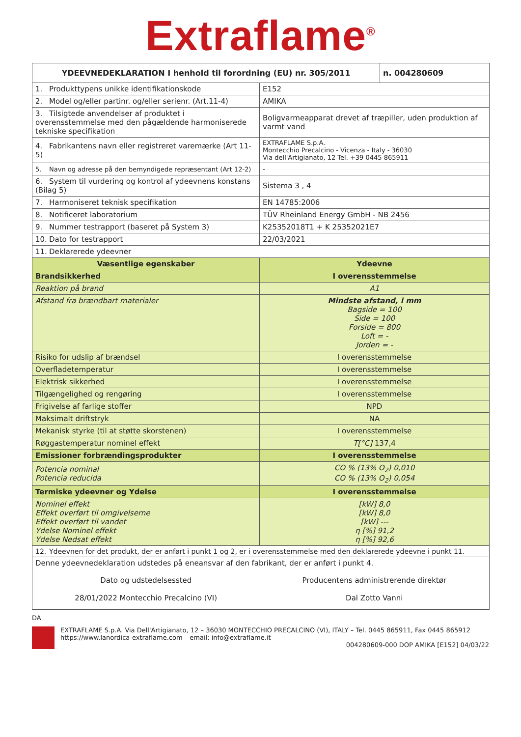Extraflame<sup>®</sup>
| YDEEVNEDEKLARATION I henhold til forordning (EU) nr. 305/2011 | | n. 004280609 |
| --- | --- | --- |
| 1. Produkttypens unikke identifikationskode | E152 | |
| 2. Model og/eller partinr. og/eller serienr. (Art.11-4) | AMIKA | |
| 3. Tilsigtede anvendelser af produktet i overensstemmelse med den pågældende harmoniserede tekniske specifikation | Boligvarmeapparat drevet af træpiller, uden produktion af varmt vand | |
| 4. Fabrikantens navn eller registreret varemærke (Art 11-5) | EXTRAFLAME S.p.A. Montecchio Precalcino - Vicenza - Italy - 36030 Via dell'Artigianato, 12 Tel. +39 0445 865911 | |
| 5. Navn og adresse på den bemyndigede repræsentant (Art 12-2) | - | |
| 6. System til vurdering og kontrol af ydeevnens konstans (Bilag 5) | Sistema 3 , 4 | |
| 7. Harmoniseret teknisk specifikation | EN 14785:2006 | |
| 8. Notificeret laboratorium | TÜV Rheinland Energy GmbH - NB 2456 | |
| 9. Nummer testrapport (baseret på System 3) | K25352018T1 + K 25352021E7 | |
| 10. Dato for testrapport | 22/03/2021 | |
| 11. Deklarerede ydeevner | | |
| Væsentlige egenskaber | Ydeevne | |
| Brandsikkerhed | I overensstemmelse | |
| Reaktion på brand | A1 | |
| Afstand fra brændbart materialer | Mindste afstand, i mm Bagside = 100 Side = 100 Forside = 800 Loft = - Jorden = - | |
| Risiko for udslip af brændsel | I overensstemmelse | |
| Overfladetemperatur | I overensstemmelse | |
| Elektrisk sikkerhed | I overensstemmelse | |
| Tilgængelighed og rengøring | I overensstemmelse | |
| Frigivelse af farlige stoffer | NPD | |
| Maksimalt driftstryk | NA | |
| Mekanisk styrke (til at støtte skorstenen) | I overensstemmelse | |
| Røggastemperatur nominel effekt | T[°C] 137,4 | |
| Emissioner forbrændingsprodukter | I overensstemmelse | |
| Potencia nominal Potencia reducida | CO % (13% O<sub>2</sub>) 0,010 CO % (13% O<sub>2</sub>) 0,054 | |
| Termiske ydeevner og Ydelse | I overensstemmelse | |
| Nominel effekt Effekt overført til omgivelserne Effekt overført til vandet Ydelse Nominel effekt Ydelse Nedsat effekt | [kW] 8,0 [kW] 8,0 [kW] --- η [%] 91,2 η [%] 92,6 | |
| 12. Ydeevnen for det produkt, der er anført i punkt 1 og 2, er i overensstemmelse med den deklarerede ydeevne i punkt 11. | | |
| Denne ydeevnedeklaration udstedes på eneansvar af den fabrikant, der er anført i punkt 4. | | |
| Dato og udstedelsessted 28/01/2022 Montecchio Precalcino (VI) | Producentens administrerende direktør Dal Zotto Vanni | |
DA
EXTRAFLAME S.p.A. Via Dell'Artigianato, 12 – 36030 MONTECCHIO PRECALCINO (VI), ITALY – Tel. 0445 865911, Fax 0445 865912
https://www.lanordica-extraflame.com – email: info@extraflame.it
004280609-000 DOP AMIKA [E152] 04/03/22